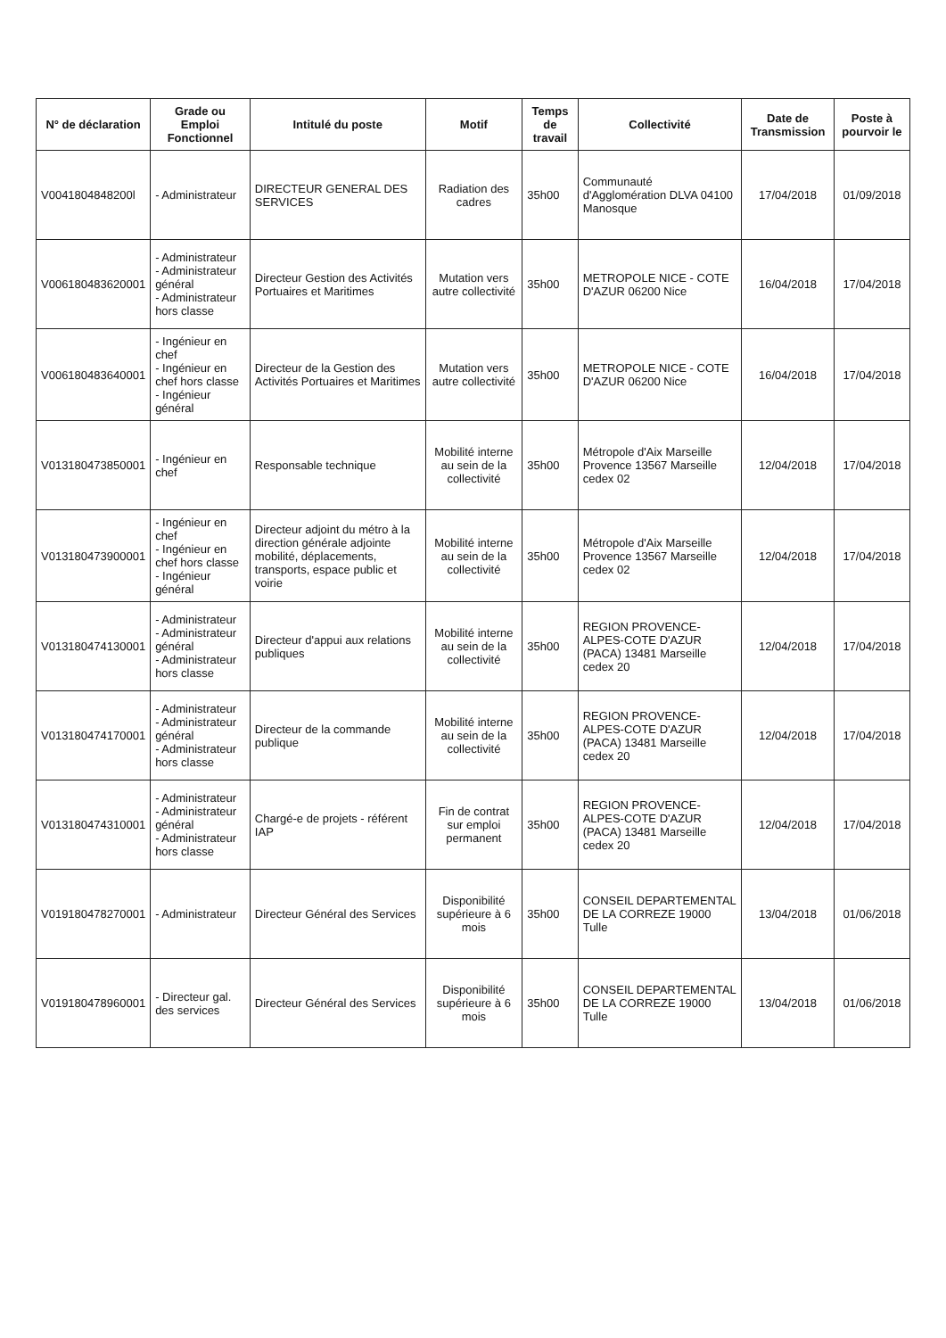| N° de déclaration | Grade ou Emploi Fonctionnel | Intitulé du poste | Motif | Temps de travail | Collectivité | Date de Transmission | Poste à pourvoir le |
| --- | --- | --- | --- | --- | --- | --- | --- |
| V0041804848200l | - Administrateur | DIRECTEUR GENERAL DES SERVICES | Radiation des cadres | 35h00 | Communauté d'Agglomération DLVA 04100 Manosque | 17/04/2018 | 01/09/2018 |
| V006180483620001 | - Administrateur - Administrateur général - Administrateur hors classe | Directeur Gestion des Activités Portuaires et Maritimes | Mutation vers autre collectivité | 35h00 | METROPOLE NICE - COTE D'AZUR 06200 Nice | 16/04/2018 | 17/04/2018 |
| V006180483640001 | - Ingénieur en chef - Ingénieur en chef hors classe - Ingénieur général | Directeur de la Gestion des Activités Portuaires et Maritimes | Mutation vers autre collectivité | 35h00 | METROPOLE NICE - COTE D'AZUR 06200 Nice | 16/04/2018 | 17/04/2018 |
| V013180473850001 | - Ingénieur en chef | Responsable technique | Mobilité interne au sein de la collectivité | 35h00 | Métropole d'Aix Marseille Provence 13567 Marseille cedex 02 | 12/04/2018 | 17/04/2018 |
| V013180473900001 | - Ingénieur en chef - Ingénieur en chef hors classe - Ingénieur général | Directeur adjoint du métro à la direction générale adjointe mobilité, déplacements, transports, espace public et voirie | Mobilité interne au sein de la collectivité | 35h00 | Métropole d'Aix Marseille Provence 13567 Marseille cedex 02 | 12/04/2018 | 17/04/2018 |
| V013180474130001 | - Administrateur - Administrateur général - Administrateur hors classe | Directeur d'appui aux relations publiques | Mobilité interne au sein de la collectivité | 35h00 | REGION PROVENCE-ALPES-COTE D'AZUR (PACA) 13481 Marseille cedex 20 | 12/04/2018 | 17/04/2018 |
| V013180474170001 | - Administrateur - Administrateur général - Administrateur hors classe | Directeur de la commande publique | Mobilité interne au sein de la collectivité | 35h00 | REGION PROVENCE-ALPES-COTE D'AZUR (PACA) 13481 Marseille cedex 20 | 12/04/2018 | 17/04/2018 |
| V013180474310001 | - Administrateur - Administrateur général - Administrateur hors classe | Chargé-e de projets - référent IAP | Fin de contrat sur emploi permanent | 35h00 | REGION PROVENCE-ALPES-COTE D'AZUR (PACA) 13481 Marseille cedex 20 | 12/04/2018 | 17/04/2018 |
| V019180478270001 | - Administrateur | Directeur Général des Services | Disponibilité supérieure à 6 mois | 35h00 | CONSEIL DEPARTEMENTAL DE LA CORREZE 19000 Tulle | 13/04/2018 | 01/06/2018 |
| V019180478960001 | - Directeur gal. des services | Directeur Général des Services | Disponibilité supérieure à 6 mois | 35h00 | CONSEIL DEPARTEMENTAL DE LA CORREZE 19000 Tulle | 13/04/2018 | 01/06/2018 |